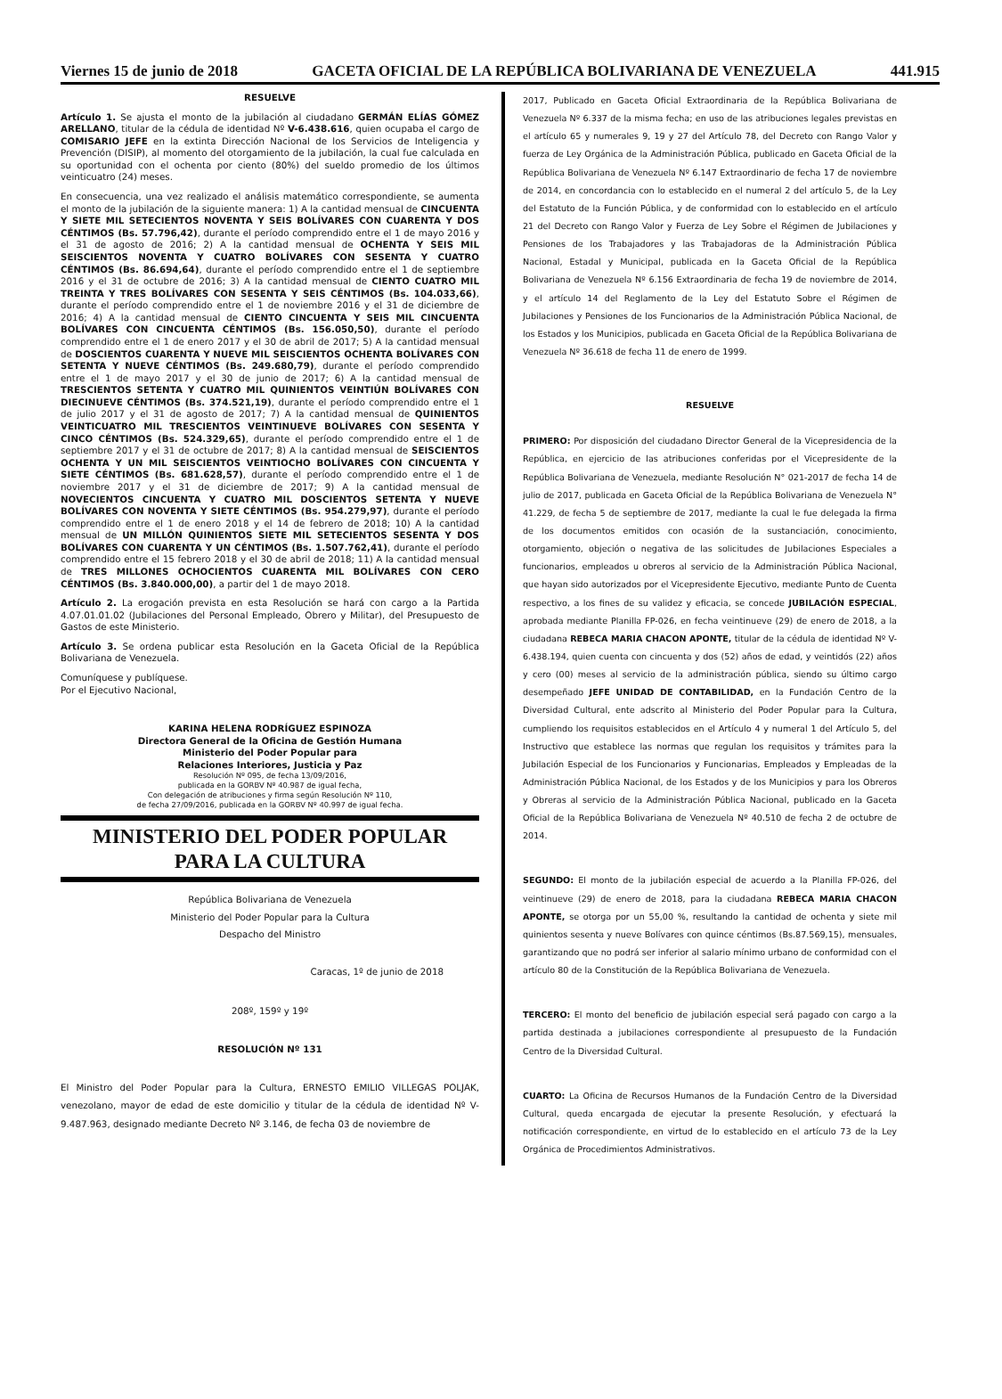Viernes 15 de junio de 2018 GACETA OFICIAL DE LA REPÚBLICA BOLIVARIANA DE VENEZUELA 441.915
RESUELVE
Artículo 1. Se ajusta el monto de la jubilación al ciudadano GERMÁN ELÍAS GÓMEZ ARELLANO, titular de la cédula de identidad Nº V-6.438.616, quien ocupaba el cargo de COMISARIO JEFE en la extinta Dirección Nacional de los Servicios de Inteligencia y Prevención (DISIP), al momento del otorgamiento de la jubilación, la cual fue calculada en su oportunidad con el ochenta por ciento (80%) del sueldo promedio de los últimos veinticuatro (24) meses.
En consecuencia, una vez realizado el análisis matemático correspondiente, se aumenta el monto de la jubilación de la siguiente manera: 1) A la cantidad mensual de CINCUENTA Y SIETE MIL SETECIENTOS NOVENTA Y SEIS BOLÍVARES CON CUARENTA Y DOS CÉNTIMOS (Bs. 57.796,42), durante el período comprendido entre el 1 de mayo 2016 y el 31 de agosto de 2016; 2) A la cantidad mensual de OCHENTA Y SEIS MIL SEISCIENTOS NOVENTA Y CUATRO BOLÍVARES CON SESENTA Y CUATRO CÉNTIMOS (Bs. 86.694,64), durante el período comprendido entre el 1 de septiembre 2016 y el 31 de octubre de 2016; 3) A la cantidad mensual de CIENTO CUATRO MIL TREINTA Y TRES BOLÍVARES CON SESENTA Y SEIS CÉNTIMOS (Bs. 104.033,66), durante el período comprendido entre el 1 de noviembre 2016 y el 31 de diciembre de 2016; 4) A la cantidad mensual de CIENTO CINCUENTA Y SEIS MIL CINCUENTA BOLÍVARES CON CINCUENTA CÉNTIMOS (Bs. 156.050,50), durante el período comprendido entre el 1 de enero 2017 y el 30 de abril de 2017; 5) A la cantidad mensual de DOSCIENTOS CUARENTA Y NUEVE MIL SEISCIENTOS OCHENTA BOLÍVARES CON SETENTA Y NUEVE CÉNTIMOS (Bs. 249.680,79), durante el período comprendido entre el 1 de mayo 2017 y el 30 de junio de 2017; 6) A la cantidad mensual de TRESCIENTOS SETENTA Y CUATRO MIL QUINIENTOS VEINTIÚN BOLÍVARES CON DIECINUEVE CÉNTIMOS (Bs. 374.521,19), durante el período comprendido entre el 1 de julio 2017 y el 31 de agosto de 2017; 7) A la cantidad mensual de QUINIENTOS VEINTICUATRO MIL TRESCIENTOS VEINTINUEVE BOLÍVARES CON SESENTA Y CINCO CÉNTIMOS (Bs. 524.329,65), durante el período comprendido entre el 1 de septiembre 2017 y el 31 de octubre de 2017; 8) A la cantidad mensual de SEISCIENTOS OCHENTA Y UN MIL SEISCIENTOS VEINTIOCHO BOLÍVARES CON CINCUENTA Y SIETE CÉNTIMOS (Bs. 681.628,57), durante el período comprendido entre el 1 de noviembre 2017 y el 31 de diciembre de 2017; 9) A la cantidad mensual de NOVECIENTOS CINCUENTA Y CUATRO MIL DOSCIENTOS SETENTA Y NUEVE BOLÍVARES CON NOVENTA Y SIETE CÉNTIMOS (Bs. 954.279,97), durante el período comprendido entre el 1 de enero 2018 y el 14 de febrero de 2018; 10) A la cantidad mensual de UN MILLÓN QUINIENTOS SIETE MIL SETECIENTOS SESENTA Y DOS BOLÍVARES CON CUARENTA Y UN CÉNTIMOS (Bs. 1.507.762,41), durante el período comprendido entre el 15 febrero 2018 y el 30 de abril de 2018; 11) A la cantidad mensual de TRES MILLONES OCHOCIENTOS CUARENTA MIL BOLÍVARES CON CERO CÉNTIMOS (Bs. 3.840.000,00), a partir del 1 de mayo 2018.
Artículo 2. La erogación prevista en esta Resolución se hará con cargo a la Partida 4.07.01.01.02 (Jubilaciones del Personal Empleado, Obrero y Militar), del Presupuesto de Gastos de este Ministerio.
Artículo 3. Se ordena publicar esta Resolución en la Gaceta Oficial de la República Bolivariana de Venezuela.
Comuníquese y publíquese.
Por el Ejecutivo Nacional,
KARINA HELENA RODRÍGUEZ ESPINOZA
Directora General de la Oficina de Gestión Humana
Ministerio del Poder Popular para
Relaciones Interiores, Justicia y Paz
Resolución Nº 095, de fecha 13/09/2016,
publicada en la GORBV Nº 40.987 de igual fecha,
Con delegación de atribuciones y firma según Resolución Nº 110,
de fecha 27/09/2016, publicada en la GORBV Nº 40.997 de igual fecha.
MINISTERIO DEL PODER POPULAR
PARA LA CULTURA
República Bolivariana de Venezuela
Ministerio del Poder Popular para la Cultura
Despacho del Ministro
Caracas, 1º de junio de 2018
208º, 159º y 19º
RESOLUCIÓN Nº 131
El Ministro del Poder Popular para la Cultura, ERNESTO EMILIO VILLEGAS POLJAK, venezolano, mayor de edad de este domicilio y titular de la cédula de identidad Nº V-9.487.963, designado mediante Decreto Nº 3.146, de fecha 03 de noviembre de
2017, Publicado en Gaceta Oficial Extraordinaria de la República Bolivariana de Venezuela Nº 6.337 de la misma fecha; en uso de las atribuciones legales previstas en el artículo 65 y numerales 9, 19 y 27 del Artículo 78, del Decreto con Rango Valor y fuerza de Ley Orgánica de la Administración Pública, publicado en Gaceta Oficial de la República Bolivariana de Venezuela Nº 6.147 Extraordinario de fecha 17 de noviembre de 2014, en concordancia con lo establecido en el numeral 2 del artículo 5, de la Ley del Estatuto de la Función Pública, y de conformidad con lo establecido en el artículo 21 del Decreto con Rango Valor y Fuerza de Ley Sobre el Régimen de Jubilaciones y Pensiones de los Trabajadores y las Trabajadoras de la Administración Pública Nacional, Estadal y Municipal, publicada en la Gaceta Oficial de la República Bolivariana de Venezuela Nº 6.156 Extraordinaria de fecha 19 de noviembre de 2014, y el artículo 14 del Reglamento de la Ley del Estatuto Sobre el Régimen de Jubilaciones y Pensiones de los Funcionarios de la Administración Pública Nacional, de los Estados y los Municipios, publicada en Gaceta Oficial de la República Bolivariana de Venezuela Nº 36.618 de fecha 11 de enero de 1999.
RESUELVE
PRIMERO: Por disposición del ciudadano Director General de la Vicepresidencia de la República, en ejercicio de las atribuciones conferidas por el Vicepresidente de la República Bolivariana de Venezuela, mediante Resolución N° 021-2017 de fecha 14 de julio de 2017, publicada en Gaceta Oficial de la República Bolivariana de Venezuela N° 41.229, de fecha 5 de septiembre de 2017, mediante la cual le fue delegada la firma de los documentos emitidos con ocasión de la sustanciación, conocimiento, otorgamiento, objeción o negativa de las solicitudes de Jubilaciones Especiales a funcionarios, empleados u obreros al servicio de la Administración Pública Nacional, que hayan sido autorizados por el Vicepresidente Ejecutivo, mediante Punto de Cuenta respectivo, a los fines de su validez y eficacia, se concede JUBILACIÓN ESPECIAL, aprobada mediante Planilla FP-026, en fecha veintinueve (29) de enero de 2018, a la ciudadana REBECA MARIA CHACON APONTE, titular de la cédula de identidad Nº V-6.438.194, quien cuenta con cincuenta y dos (52) años de edad, y veintidós (22) años y cero (00) meses al servicio de la administración pública, siendo su último cargo desempeñado JEFE UNIDAD DE CONTABILIDAD, en la Fundación Centro de la Diversidad Cultural, ente adscrito al Ministerio del Poder Popular para la Cultura, cumpliendo los requisitos establecidos en el Artículo 4 y numeral 1 del Artículo 5, del Instructivo que establece las normas que regulan los requisitos y trámites para la Jubilación Especial de los Funcionarios y Funcionarias, Empleados y Empleadas de la Administración Pública Nacional, de los Estados y de los Municipios y para los Obreros y Obreras al servicio de la Administración Pública Nacional, publicado en la Gaceta Oficial de la República Bolivariana de Venezuela Nº 40.510 de fecha 2 de octubre de 2014.
SEGUNDO: El monto de la jubilación especial de acuerdo a la Planilla FP-026, del veintinueve (29) de enero de 2018, para la ciudadana REBECA MARIA CHACON APONTE, se otorga por un 55,00 %, resultando la cantidad de ochenta y siete mil quinientos sesenta y nueve Bolívares con quince céntimos (Bs.87.569,15), mensuales, garantizando que no podrá ser inferior al salario mínimo urbano de conformidad con el artículo 80 de la Constitución de la República Bolivariana de Venezuela.
TERCERO: El monto del beneficio de jubilación especial será pagado con cargo a la partida destinada a jubilaciones correspondiente al presupuesto de la Fundación Centro de la Diversidad Cultural.
CUARTO: La Oficina de Recursos Humanos de la Fundación Centro de la Diversidad Cultural, queda encargada de ejecutar la presente Resolución, y efectuará la notificación correspondiente, en virtud de lo establecido en el artículo 73 de la Ley Orgánica de Procedimientos Administrativos.